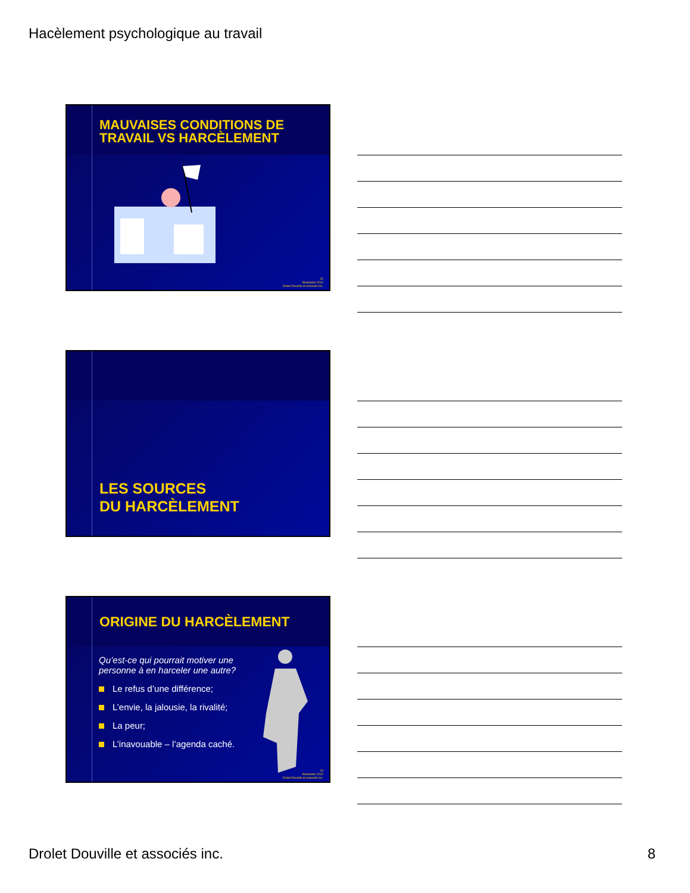Hacèlement psychologique au travail
MAUVAISES CONDITIONS DE TRAVAIL VS HARCÈLEMENT
22
Novembre 2012
Drolet Douville et associés inc.
LES SOURCES
DU HARCÈLEMENT
ORIGINE DU HARCÈLEMENT
Qu’est-ce qui pourrait motiver une personne à en harceler une autre?
Le refus d’une différence;
L’envie, la jalousie, la rivalité;
La peur;
L’inavouable – l’agenda caché.
24
Novembre 2012
Drolet Douville et associés inc.
Drolet Douville et associés inc. 8